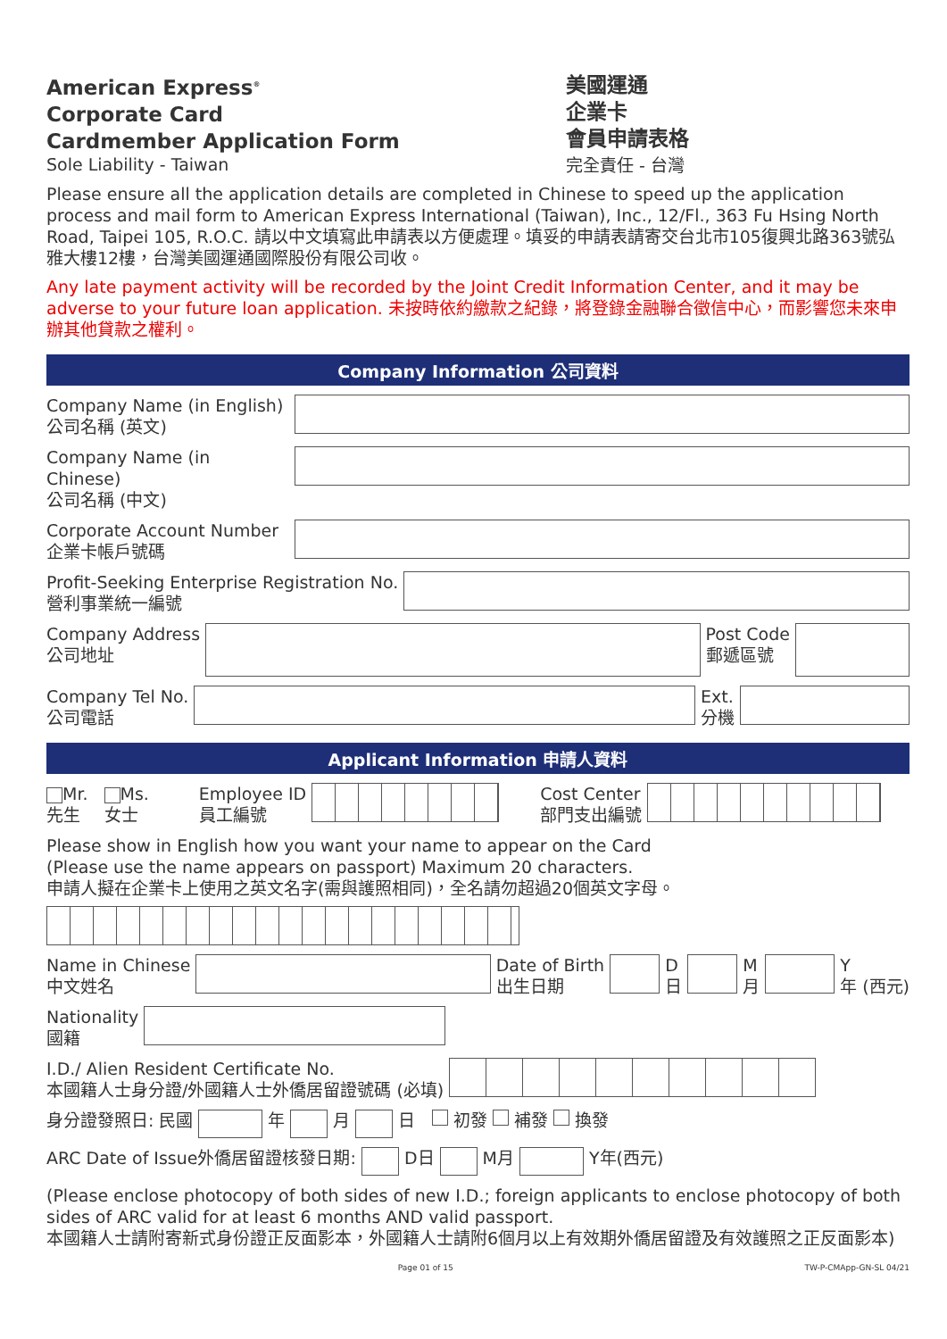American Express<sup>®</sup>
Corporate Card
Cardmember Application Form
Sole Liability - Taiwan
美國運通
企業卡
會員申請表格
完全責任 - 台灣
Please ensure all the application details are completed in Chinese to speed up the application process and mail form to American Express International (Taiwan), Inc., 12/Fl., 363 Fu Hsing North Road, Taipei 105, R.O.C. 請以中文填寫此申請表以方便處理。填妥的申請表請寄交台北市105復興北路363號弘雅大樓12樓，台灣美國運通國際股份有限公司收。
Any late payment activity will be recorded by the Joint Credit Information Center, and it may be adverse to your future loan application. 未按時依約繳款之紀錄，將登錄金融聯合徵信中心，而影響您未來申辦其他貸款之權利。
Company Information 公司資料
Company Name (in English)
公司名稱 (英文)
Company Name (in Chinese)
公司名稱 (中文)
Corporate Account Number
企業卡帳戶號碼
Profit-Seeking Enterprise Registration No.
營利事業統一編號
Company Address
公司地址
Post Code
郵遞區號
Company Tel No.
公司電話
Ext.
分機
Applicant Information 申請人資料
Mr.
先生
Ms.
女士
Employee ID
員工編號
Cost Center
部門支出編號
Please show in English how you want your name to appear on the Card
(Please use the name appears on passport) Maximum 20 characters.
申請人擬在企業卡上使用之英文名字(需與護照相同)，全名請勿超過20個英文字母。
Name in Chinese
中文姓名
Date of Birth
出生日期
D
日
M
月
Y
年 (西元)
Nationality
國籍
I.D./ Alien Resident Certificate No.
本國籍人士身分證/外國籍人士外僑居留證號碼 (必填)
身分證發照日: 民國 年 月 日 初發 補發 換發
ARC Date of Issue外僑居留證核發日期: D日 M月 Y年(西元)
(Please enclose photocopy of both sides of new I.D.; foreign applicants to enclose photocopy of both sides of ARC valid for at least 6 months AND valid passport.
本國籍人士請附寄新式身份證正反面影本，外國籍人士請附6個月以上有效期外僑居留證及有效護照之正反面影本)
Page 01 of 15 TW-P-CMApp-GN-SL 04/21